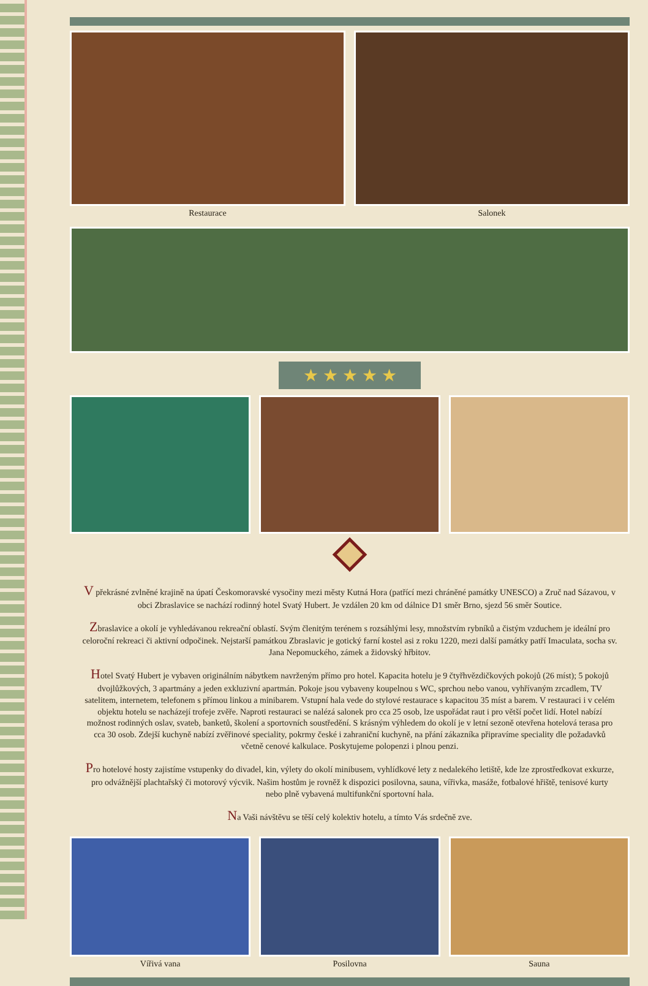Restaurace Salonek
★ ★ ★ ★ ★
V překrásné zvlněné krajině na úpatí Českomoravské vysočiny mezi městy Kutná Hora (patřící mezi chráněné památky UNESCO) a Zruč nad Sázavou, v obci Zbraslavice se nachází rodinný hotel Svatý Hubert. Je vzdálen 20 km od dálnice D1 směr Brno, sjezd 56 směr Soutice.
Zbraslavice a okolí je vyhledávanou rekreační oblastí. Svým členitým terénem s rozsáhlými lesy, množstvím rybníků a čistým vzduchem je ideální pro celoroční rekreaci či aktivní odpočinek. Nejstarší památkou Zbraslavic je gotický farní kostel asi z roku 1220, mezi další památky patří Imaculata, socha sv. Jana Nepomuckého, zámek a židovský hřbitov.
Hotel Svatý Hubert je vybaven originálním nábytkem navrženým přímo pro hotel. Kapacita hotelu je 9 čtyřhvězdičkových pokojů (26 míst); 5 pokojů dvojlůžkových, 3 apartmány a jeden exkluzivní apartmán. Pokoje jsou vybaveny koupelnou s WC, sprchou nebo vanou, vyhřívaným zrcadlem, TV satelitem, internetem, telefonem s přímou linkou a minibarem. Vstupní hala vede do stylové restaurace s kapacitou 35 míst a barem. V restauraci i v celém objektu hotelu se nacházejí trofeje zvěře. Naproti restauraci se nalézá salonek pro cca 25 osob, lze uspořádat raut i pro větší počet lidí. Hotel nabízí možnost rodinných oslav, svateb, banketů, školení a sportovních soustředění. S krásným výhledem do okolí je v letní sezoně otevřena hotelová terasa pro cca 30 osob. Zdejší kuchyně nabízí zvěřinové speciality, pokrmy české i zahraniční kuchyně, na přání zákazníka připravíme speciality dle požadavků včetně cenové kalkulace. Poskytujeme polopenzi i plnou penzi.
Pro hotelové hosty zajistíme vstupenky do divadel, kin, výlety do okolí minibusem, vyhlídkové lety z nedalekého letiště, kde lze zprostředkovat exkurze, pro odvážnější plachtařský či motorový výcvik. Našim hostům je rovněž k dispozici posilovna, sauna, vířivka, masáže, fotbalové hřiště, tenisové kurty nebo plně vybavená multifunkční sportovní hala.
Na Vaši návštěvu se těší celý kolektiv hotelu, a tímto Vás srdečně zve.
Vířivá vana Posilovna Sauna